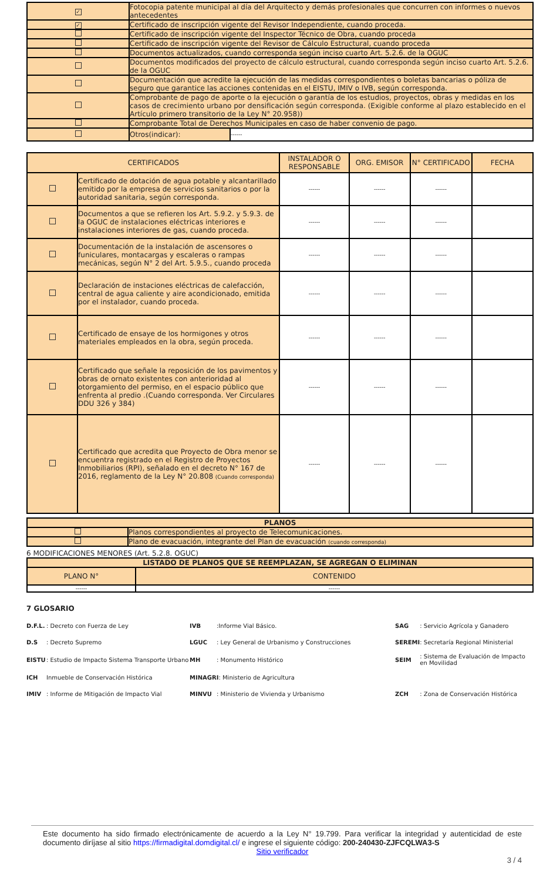| ✓ | Fotocopia patente municipal al día del Arquitecto y demás profesionales que concurren con informes o nuevos antecedentes | |
| ✓ | Certificado de inscripción vigente del Revisor Independiente, cuando proceda. | |
| | Certificado de inscripción vigente del Inspector Técnico de Obra, cuando proceda | |
| | Certificado de inscripción vigente del Revisor de Cálculo Estructural, cuando proceda | |
| | Documentos actualizados, cuando corresponda según inciso cuarto Art. 5.2.6. de la OGUC | |
| | Documentos modificados del proyecto de cálculo estructural, cuando corresponda según inciso cuarto Art. 5.2.6. de la OGUC | |
| | Documentación que acredite la ejecución de las medidas correspondientes o boletas bancarias o póliza de seguro que garantice las acciones contenidas en el EISTU, IMIV o IVB, según corresponda. | |
| | Comprobante de pago de aporte o la ejecución o garantía de los estudios, proyectos, obras y medidas en los casos de crecimiento urbano por densificación según corresponda. (Exigible conforme al plazo establecido en el Artículo primero transitorio de la Ley N° 20.958)) | |
| | Comprobante Total de Derechos Municipales en caso de haber convenio de pago. | |
| | Otros(indicar): | ------ |
| CERTIFICADOS | | INSTALADOR O RESPONSABLE | ORG. EMISOR | N° CERTIFICADO | FECHA |
| | Certificado de dotación de agua potable y alcantarillado emitido por la empresa de servicios sanitarios o por la autoridad sanitaria, según corresponda. | ------ | ------ | ------ | |
| | Documentos a que se refieren los Art. 5.9.2. y 5.9.3. de la OGUC de instalaciones eléctricas interiores e instalaciones interiores de gas, cuando proceda. | ------ | ------ | ------ | |
| | Documentación de la instalación de ascensores o funiculares, montacargas y escaleras o rampas mecánicas, según N° 2 del Art. 5.9.5., cuando proceda | ------ | ------ | ------ | |
| | Declaración de instaciones eléctricas de calefacción, central de agua caliente y aire acondicionado, emitida por el instalador, cuando proceda. | ------ | ------ | ------ | |
| | Certificado de ensaye de los hormigones y otros materiales empleados en la obra, según proceda. | ------ | ------ | ------ | |
| | Certificado que señale la reposición de los pavimentos y obras de ornato existentes con anterioridad al otorgamiento del permiso, en el espacio público que enfrenta al predio .(Cuando corresponda. Ver Circulares DDU 326 y 384) | ------ | ------ | ------ | |
| | Certificado que acredita que Proyecto de Obra menor se encuentra registrado en el Registro de Proyectos Inmobiliarios (RPI), señalado en el decreto N° 167 de 2016, reglamento de la Ley N° 20.808 (Cuando corresponda) | ------ | ------ | ------ | |
| PLANOS | |
| | Planos correspondientes al proyecto de Telecomunicaciones. |
| | Plano de evacuación, integrante del Plan de evacuación (cuando corresponda) |
6 MODIFICACIONES MENORES (Art. 5.2.8. OGUC)
| LISTADO DE PLANOS QUE SE REEMPLAZAN, SE AGREGAN O ELIMINAN | |
| PLANO N° | CONTENIDO |
| ------ | ------ |
7 GLOSARIO
| D.F.L. | : Decreto con Fuerza de Ley | IVB | :Informe Vial Básico. | SAG | : Servicio Agrícola y Ganadero |
| D.S | : Decreto Supremo | LGUC | : Ley General de Urbanismo y Construcciones | SEREMI | : Secretaría Regional Ministerial |
| EISTU | : Estudio de Impacto Sistema Transporte Urbano | MH | : Monumento Histórico | SEIM | : Sistema de Evaluación de Impacto en Movilidad |
| ICH | Inmueble de Conservación Histórica | MINAGRI : Ministerio de Agricultura | | | |
| IMIV | : Informe de Mitigación de Impacto Vial | MINVU | : Ministerio de Vivienda y Urbanismo | ZCH | : Zona de Conservación Histórica |
Este documento ha sido firmado electrónicamente de acuerdo a la Ley N° 19.799. Para verificar la integridad y autenticidad de este documento diríjase al sitio https://firmadigital.domdigital.cl/ e ingrese el siguiente código: 200-240430-ZJFCQLWA3-S
Sitio verificador
3 / 4